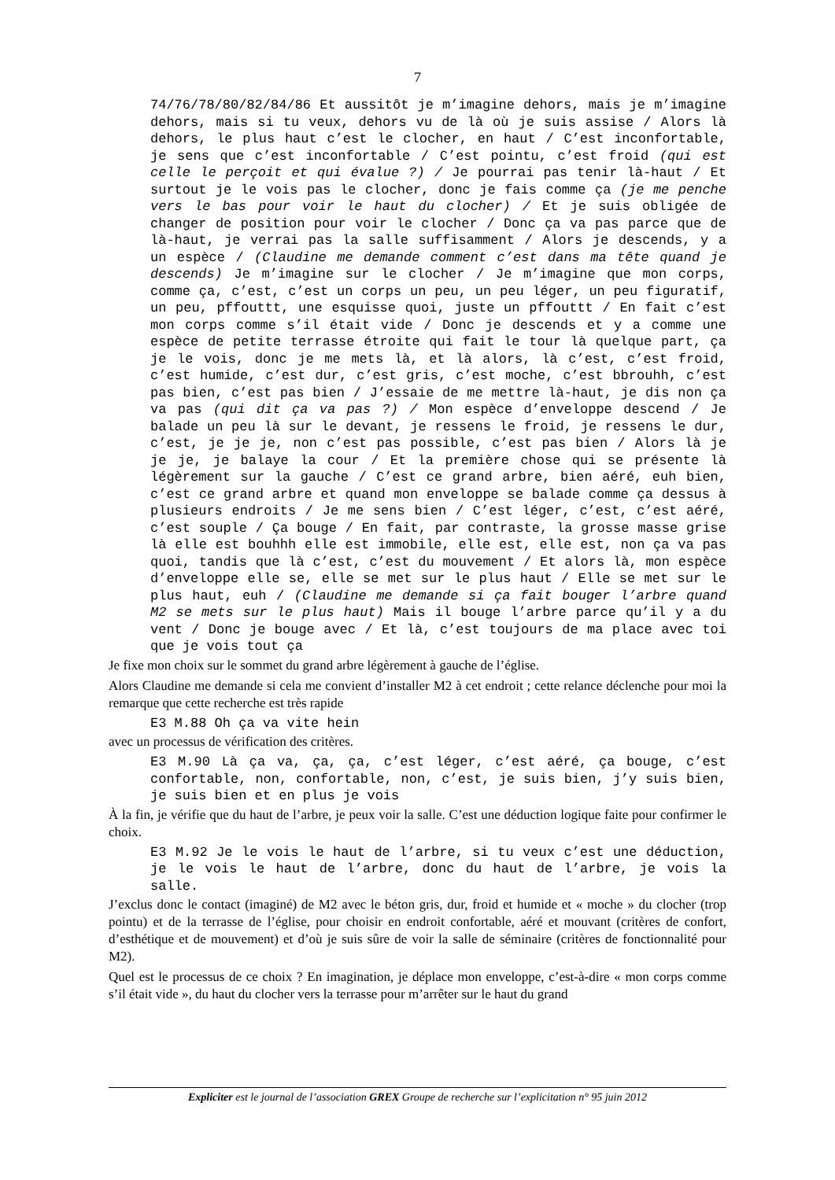7
74/76/78/80/82/84/86 Et aussitôt je m’imagine dehors, mais je m’imagine dehors, mais si tu veux, dehors vu de là où je suis assise / Alors là dehors, le plus haut c’est le clocher, en haut / C’est inconfortable, je sens que c’est inconfortable / C’est pointu, c’est froid (qui est celle le perçoit et qui évalue ?) / Je pourrai pas tenir là-haut / Et surtout je le vois pas le clocher, donc je fais comme ça (je me penche vers le bas pour voir le haut du clocher) / Et je suis obligée de changer de position pour voir le clocher / Donc ça va pas parce que de là-haut, je verrai pas la salle suffisamment / Alors je descends, y a un espèce / (Claudine me demande comment c’est dans ma tête quand je descends) Je m’imagine sur le clocher / Je m’imagine que mon corps, comme ça, c’est, c’est un corps un peu, un peu léger, un peu figuratif, un peu, pffouttt, une esquisse quoi, juste un pffouttt / En fait c’est mon corps comme s’il était vide / Donc je descends et y a comme une espèce de petite terrasse étroite qui fait le tour là quelque part, ça je le vois, donc je me mets là, et là alors, là c’est, c’est froid, c’est humide, c’est dur, c’est gris, c’est moche, c’est bbrouhh, c’est pas bien, c’est pas bien / J’essaie de me mettre là-haut, je dis non ça va pas (qui dit ça va pas ?) / Mon espèce d’enveloppe descend / Je balade un peu là sur le devant, je ressens le froid, je ressens le dur, c’est, je je je, non c’est pas possible, c’est pas bien / Alors là je je je, je balaye la cour / Et la première chose qui se présente là légèrement sur la gauche / C’est ce grand arbre, bien aéré, euh bien, c’est ce grand arbre et quand mon enveloppe se balade comme ça dessus à plusieurs endroits / Je me sens bien / C’est léger, c’est, c’est aéré, c’est souple / Ça bouge / En fait, par contraste, la grosse masse grise là elle est bouhhh elle est immobile, elle est, elle est, non ça va pas quoi, tandis que là c’est, c’est du mouvement / Et alors là, mon espèce d’enveloppe elle se, elle se met sur le plus haut / Elle se met sur le plus haut, euh / (Claudine me demande si ça fait bouger l’arbre quand M2 se mets sur le plus haut) Mais il bouge l’arbre parce qu’il y a du vent / Donc je bouge avec / Et là, c’est toujours de ma place avec toi que je vois tout ça
Je fixe mon choix sur le sommet du grand arbre légèrement à gauche de l’église.
Alors Claudine me demande si cela me convient d’installer M2 à cet endroit ; cette relance déclenche pour moi la remarque que cette recherche est très rapide
E3 M.88 Oh ça va vite hein
avec un processus de vérification des critères.
E3 M.90 Là ça va, ça, ça, c’est léger, c’est aéré, ça bouge, c’est confortable, non, confortable, non, c’est, je suis bien, j’y suis bien, je suis bien et en plus je vois
À la fin, je vérifie que du haut de l’arbre, je peux voir la salle. C’est une déduction logique faite pour confirmer le choix.
E3 M.92 Je le vois le haut de l’arbre, si tu veux c’est une déduction, je le vois le haut de l’arbre, donc du haut de l’arbre, je vois la salle.
J’exclus donc le contact (imaginé) de M2 avec le béton gris, dur, froid et humide et « moche » du clocher (trop pointu) et de la terrasse de l’église, pour choisir en endroit confortable, aéré et mouvant (critères de confort, d’esthétique et de mouvement) et d’où je suis sûre de voir la salle de séminaire (critères de fonctionnalité pour M2).
Quel est le processus de ce choix ? En imagination, je déplace mon enveloppe, c’est-à-dire « mon corps comme s’il était vide », du haut du clocher vers la terrasse pour m’arrêter sur le haut du grand
Expliciter est le journal de l’association GREX Groupe de recherche sur l’explicitation n° 95 juin 2012